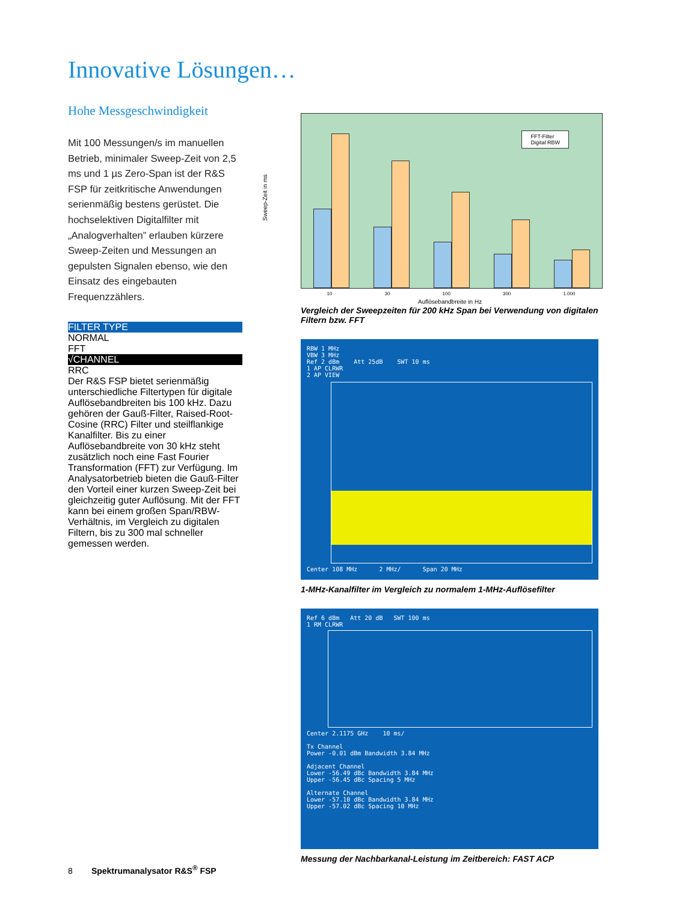Innovative Lösungen…
Hohe Messgeschwindigkeit
Mit 100 Messungen/s im manuellen Betrieb, minimaler Sweep-Zeit von 2,5 ms und 1 µs Zero-Span ist der R&S FSP für zeitkritische Anwendungen serienmäßig bestens gerüstet. Die hochselektiven Digitalfilter mit „Analogverhalten” erlauben kürzere Sweep-Zeiten und Messungen an gepulsten Signalen ebenso, wie den Einsatz des eingebauten Frequenzzählers.
FILTER TYPE
NORMAL
FFT
√CHANNEL
RRC
Der R&S FSP bietet serienmäßig unterschiedliche Filtertypen für digitale Auflösebandbreiten bis 100 kHz. Dazu gehören der Gauß-Filter, Raised-Root-Cosine (RRC) Filter und steilflankige Kanalfilter. Bis zu einer Auflösebandbreite von 30 kHz steht zusätzlich noch eine Fast Fourier Transformation (FFT) zur Verfügung. Im Analysatorbetrieb bieten die Gauß-Filter den Vorteil einer kurzen Sweep-Zeit bei gleichzeitig guter Auflösung. Mit der FFT kann bei einem großen Span/RBW-Verhältnis, im Vergleich zu digitalen Filtern, bis zu 300 mal schneller gemessen werden.
Sweep-Zeit in ms
FFT-Filter
Digital RBW
10 30 100 300 1.000
Auflösebandbreite in Hz
Vergleich der Sweepzeiten für 200 kHz Span bei Verwendung von digitalen Filtern bzw. FFT
RBW 1 MHz
VBW 3 MHz
Ref 2 dBm Att 25dB SWT 10 ms
1 AP CLRWR
2 AP VIEW
Center 108 MHz 2 MHz/ Span 20 MHz
1-MHz-Kanalfilter im Vergleich zu normalem 1-MHz-Auflösefilter
Ref 6 dBm Att 20 dB SWT 100 ms
1 RM CLRWR
Center 2.1175 GHz 10 ms/
Tx Channel
Power -0.01 dBm Bandwidth 3.84 MHz
Adjacent Channel
Lower -56.49 dBc Bandwidth 3.84 MHz
Upper -56.45 dBc Spacing 5 MHz
Alternate Channel
Lower -57.10 dBc Bandwidth 3.84 MHz
Upper -57.02 dBc Spacing 10 MHz
Messung der Nachbarkanal-Leistung im Zeitbereich: FAST ACP
8 Spektrumanalysator R&S<sup>®</sup> FSP